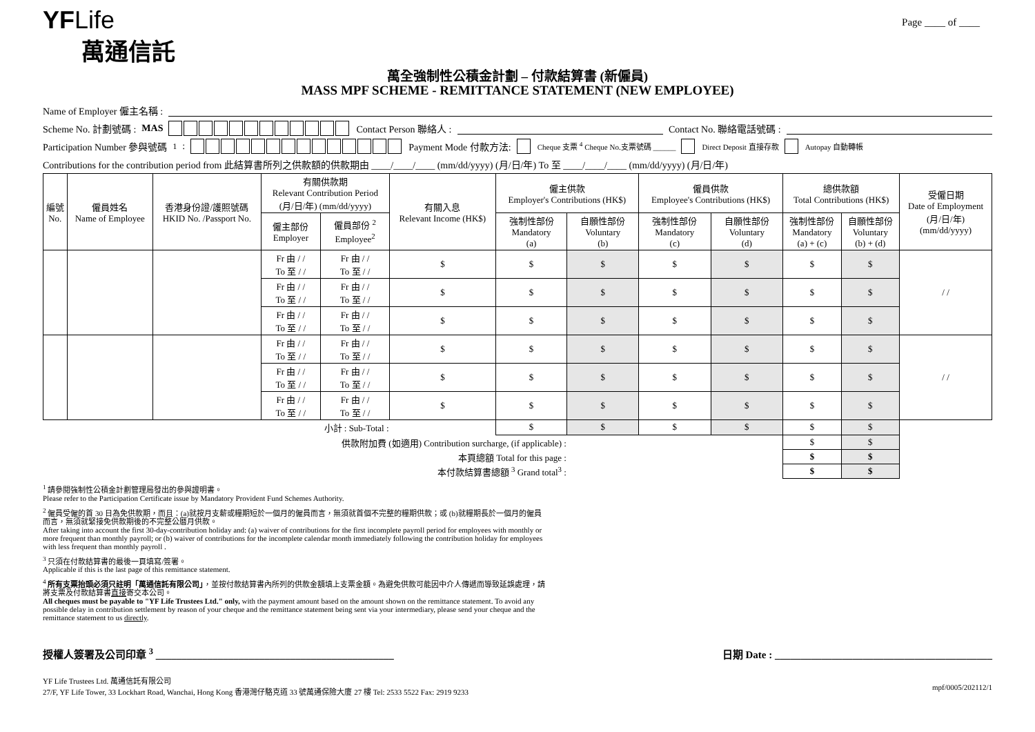YFLife
萬通信託
Page ____ of ____
萬全強制性公積金計劃 – 付款結算書 (新僱員)
MASS MPF SCHEME - REMITTANCE STATEMENT (NEW EMPLOYEE)
Name of Employer 僱主名稱 :
Scheme No. 計劃號碼 : MAS Contact Person 聯絡人 :
Contact No. 聯絡電話號碼 :
Participation Number 參與號碼 <sup>1</sup> : Payment Mode 付款方法: Cheque 支票 <sup>4</sup> Cheque No.支票號碼 ______ Direct Deposit 直接存款 Autopay 自動轉帳
Contributions for the contribution period from 此結算書所列之供款額的供款期由 ____/____/____ (mm/dd/yyyy) (月/日/年) To 至 ____/____/____ (mm/dd/yyyy) (月/日/年)
| 編號 No. | 僱員姓名 Name of Employee | 香港身份證/護照號碼 HKID No. /Passport No. | 有關供款期 Relevant Contribution Period (月/日/年) (mm/dd/yyyy) | | 有關入息 Relevant Income (HK$) | 僱主供款 Employer's Contributions (HK$) | | 僱員供款 Employee's Contributions (HK$) | | 總供款額 Total Contributions (HK$) | | 受僱日期 Date of Employment (月/日/年) (mm/dd/yyyy) |
| --- | --- | --- | --- | --- | --- | --- | --- | --- | --- | --- | --- | --- |
| | | | 僱主部份 Employer | 僱員部份 <sup>2</sup> Employee<sup>2</sup> | | 強制性部份 Mandatory (a) | 自願性部份 Voluntary (b) | 強制性部份 Mandatory (c) | 自願性部份 Voluntary (d) | 強制性部份 Mandatory (a) + (c) | 自願性部份 Voluntary (b) + (d) | |
| | | | Fr 由 / / To 至 / / | Fr 由 / / To 至 / / | $ | $ | $ | $ | $ | $ | $ | / / |
| | | | Fr 由 / / To 至 / / | Fr 由 / / To 至 / / | $ | $ | $ | $ | $ | $ | $ | |
| | | | Fr 由 / / To 至 / / | Fr 由 / / To 至 / / | $ | $ | $ | $ | $ | $ | $ | |
| | | | Fr 由 / / To 至 / / | Fr 由 / / To 至 / / | $ | $ | $ | $ | $ | $ | $ | / / |
| | | | Fr 由 / / To 至 / / | Fr 由 / / To 至 / / | $ | $ | $ | $ | $ | $ | $ | |
| | | | Fr 由 / / To 至 / / | Fr 由 / / To 至 / / | $ | $ | $ | $ | $ | $ | $ | |
| 小計 : Sub-Total : | | | | | | $ | $ | $ | $ | $ | $ | |
| 供款附加費 (如適用) Contribution surcharge, (if applicable) : | | | | | | | | | | $ | $ | |
| 本頁總額 Total for this page : | | | | | | | | | | $ | $ | |
| 本付款結算書總額 <sup>3</sup> Grand total<sup>3</sup> : | | | | | | | | | | $ | $ | |
<sup>1</sup> 請參閱強制性公積金計劃管理局發出的參與證明書。
Please refer to the Participation Certificate issue by Mandatory Provident Fund Schemes Authority.
<sup>2</sup> 僱員受僱的首 30 日為免供款期，而且：(a)就按月支薪或糧期短於一個月的僱員而言，無須就首個不完整的糧期供款；或 (b)就糧期長於一個月的僱員而言，無須就緊接免供款期後的不完整公曆月供款。
After taking into account the first 30-day-contribution holiday and: (a) waiver of contributions for the first incomplete payroll period for employees with monthly or more frequent than monthly payroll; or (b) waiver of contributions for the incomplete calendar month immediately following the contribution holiday for employees with less frequent than monthly payroll .
<sup>3</sup> 只須在付款結算書的最後一頁填寫/簽署。
Applicable if this is the last page of this remittance statement.
<sup>4</sup> 所有支票抬頭必須只註明「萬通信託有限公司」，並按付款結算書內所列的供款金額填上支票金額。為避免供款可能因中介人傳遞而導致延誤處理，請將支票及付款結算書直接寄交本公司。
All cheques must be payable to "YF Life Trustees Ltd." only, with the payment amount based on the amount shown on the remittance statement. To avoid any possible delay in contribution settlement by reason of your cheque and the remittance statement being sent via your intermediary, please send your cheque and the remittance statement to us directly.
授權人簽署及公司印章 <sup>3</sup> ______________________________________________ 日期 Date : __________________________________________
YF Life Trustees Ltd. 萬通信託有限公司
27/F, YF Life Tower, 33 Lockhart Road, Wanchai, Hong Kong 香港灣仔駱克道 33 號萬通保險大廈 27 樓 Tel: 2533 5522 Fax: 2919 9233
mpf/0005/202112/1